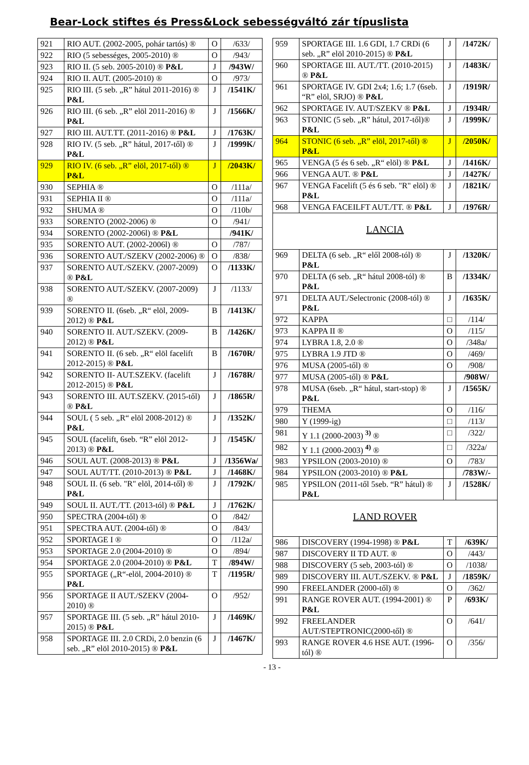Bear-Lock stiftes és Press&Lock sebességváltó zár típuslista
| 921 | RIO AUT. (2002-2005, pohár tartós) ® | O | /633/ |
| 922 | RIO (5 sebességes, 2005-2010) ® | O | /943/ |
| 923 | RIO II. (5 seb. 2005-2010) ® P&L | J | /943W/ |
| 924 | RIO II. AUT. (2005-2010) ® | O | /973/ |
| 925 | RIO III. (5 seb. „R” hátul 2011-2016) ® P&L | J | /1541K/ |
| 926 | RIO III. (6 seb. „R” elöl 2011-2016) ® P&L | J | /1566K/ |
| 927 | RIO III. AUT.TT. (2011-2016) ® P&L | J | /1763K/ |
| 928 | RIO IV. (5 seb. „R” hátul, 2017-től) ® P&L | J | /1999K/ |
| 929 | RIO IV. (6 seb. „R” elöl, 2017-től) ® P&L | J | /2043K/ |
| 930 | SEPHIA ® | O | /111a/ |
| 931 | SEPHIA II ® | O | /111a/ |
| 932 | SHUMA ® | O | /110b/ |
| 933 | SORENTO (2002-2006) ® | O | /941/ |
| 934 | SORENTO (2002-2006l) ® P&L | | /941K/ |
| 935 | SORENTO AUT. (2002-2006l) ® | O | /787/ |
| 936 | SORENTO AUT./SZEKV (2002-2006) ® | O | /838/ |
| 937 | SORENTO AUT./SZEKV. (2007-2009) ® P&L | O | /1133K/ |
| 938 | SORENTO AUT./SZEKV. (2007-2009) ® | J | /1133/ |
| 939 | SORENTO II. (6seb. „R“ elöl, 2009-2012) ® P&L | B | /1413K/ |
| 940 | SORENTO II. AUT./SZEKV. (2009-2012) ® P&L | B | /1426K/ |
| 941 | SORENTO II. (6 seb. „R“ elöl facelift 2012-2015) ® P&L | B | /1670R/ |
| 942 | SORENTO II- AUT.SZEKV. (facelift 2012-2015) ® P&L | J | /1678R/ |
| 943 | SORENTO III. AUT.SZEKV. (2015-től) ® P&L | J | /1865R/ |
| 944 | SOUL ( 5 seb. „R“ elöl 2008-2012) ® P&L | J | /1352K/ |
| 945 | SOUL (facelift, 6seb. “R” elöl 2012-2013) ® P&L | J | /1545K/ |
| 946 | SOUL AUT. (2008-2013) ® P&L | J | /1356Wa/ |
| 947 | SOUL AUT/TT. (2010-2013) ® P&L | J | /1468K/ |
| 948 | SOUL II. (6 seb. "R" elöl, 2014-től) ® P&L | J | /1792K/ |
| 949 | SOUL II. AUT./TT. (2013-tól) ® P&L | J | /1762K/ |
| 950 | SPECTRA (2004-től) ® | O | /842/ |
| 951 | SPECTRA AUT. (2004-től) ® | O | /843/ |
| 952 | SPORTAGE I ® | O | /112a/ |
| 953 | SPORTAGE 2.0 (2004-2010) ® | O | /894/ |
| 954 | SPORTAGE 2.0 (2004-2010) ® P&L | T | /894W/ |
| 955 | SPORTAGE („R“-elöl, 2004-2010) ® P&L | T | /1195R/ |
| 956 | SPORTAGE II AUT./SZEKV (2004-2010) ® | O | /952/ |
| 957 | SPORTAGE III. (5 seb. „R” hátul 2010-2015) ® P&L | J | /1469K/ |
| 958 | SPORTAGE III. 2.0 CRDi, 2.0 benzin (6 seb. „R” elöl 2010-2015) ® P&L | J | /1467K/ |
| 959 | SPORTAGE III. 1.6 GDI, 1.7 CRDi (6 seb. „R” elöl 2010-2015) ® P&L | J | /1472K/ |
| 960 | SPORTAGE III. AUT./TT. (2010-2015) ® P&L | J | /1483K/ |
| 961 | SPORTAGE IV. GDI 2x4; 1.6; 1.7 (6seb. “R” elöl, SRJO) ® P&L | J | /1919R/ |
| 962 | SPORTAGE IV. AUT/SZEKV ® P&L | J | /1934R/ |
| 963 | STONIC (5 seb. „R” hátul, 2017-től)® P&L | J | /1999K/ |
| 964 | STONIC (6 seb. „R” elöl, 2017-től) ® P&L | J | /2050K/ |
| 965 | VENGA (5 és 6 seb. „R“ elöl) ® P&L | J | /1416K/ |
| 966 | VENGA AUT. ® P&L | J | /1427K/ |
| 967 | VENGA Facelift (5 és 6 seb. "R" elöl) ® P&L | J | /1821K/ |
| 968 | VENGA FACEILFT AUT./TT. ® P&L | J | /1976R/ |
| LANCIA | | | |
| 969 | DELTA (6 seb. „R“ elől 2008-tól) ® P&L | J | /1320K/ |
| 970 | DELTA (6 seb. „R“ hátul 2008-tól) ® P&L | B | /1334K/ |
| 971 | DELTA AUT./Selectronic (2008-tól) ® P&L | J | /1635K/ |
| 972 | KAPPA | □ | /114/ |
| 973 | KAPPA II ® | O | /115/ |
| 974 | LYBRA 1.8, 2.0 ® | O | /348a/ |
| 975 | LYBRA 1.9 JTD ® | O | /469/ |
| 976 | MUSA (2005-től) ® | O | /908/ |
| 977 | MUSA (2005-től) ® P&L | | /908W/ |
| 978 | MUSA (6seb. „R“ hátul, start-stop) ® P&L | J | /1565K/ |
| 979 | THEMA | O | /116/ |
| 980 | Y (1999-ig) | □ | /113/ |
| 981 | Y 1.1 (2000-2003) <sup>3)</sup> ® | □ | /322/ |
| 982 | Y 1.1 (2000-2003) <sup>4)</sup> ® | □ | /322a/ |
| 983 | YPSILON (2003-2010) ® | O | /783/ |
| 984 | YPSILON (2003-2010) ® P&L | | /783W/- |
| 985 | YPSILON (2011-től 5seb. “R” hátul) ® P&L | J | /1528K/ |
| LAND ROVER | | | |
| 986 | DISCOVERY (1994-1998) ® P&L | T | /639K/ |
| 987 | DISCOVERY II TD AUT. ® | O | /443/ |
| 988 | DISCOVERY (5 seb, 2003-tól) ® | O | /1038/ |
| 989 | DISCOVERY III. AUT./SZEKV. ® P&L | J | /1859K/ |
| 990 | FREELANDER (2000-től) ® | O | /362/ |
| 991 | RANGE ROVER AUT. (1994-2001) ® P&L | P | /693K/ |
| 992 | FREELANDER AUT/STEPTRONIC(2000-től) ® | O | /641/ |
| 993 | RANGE ROVER 4.6 HSE AUT. (1996-tól) ® | O | /356/ |
- 13 -